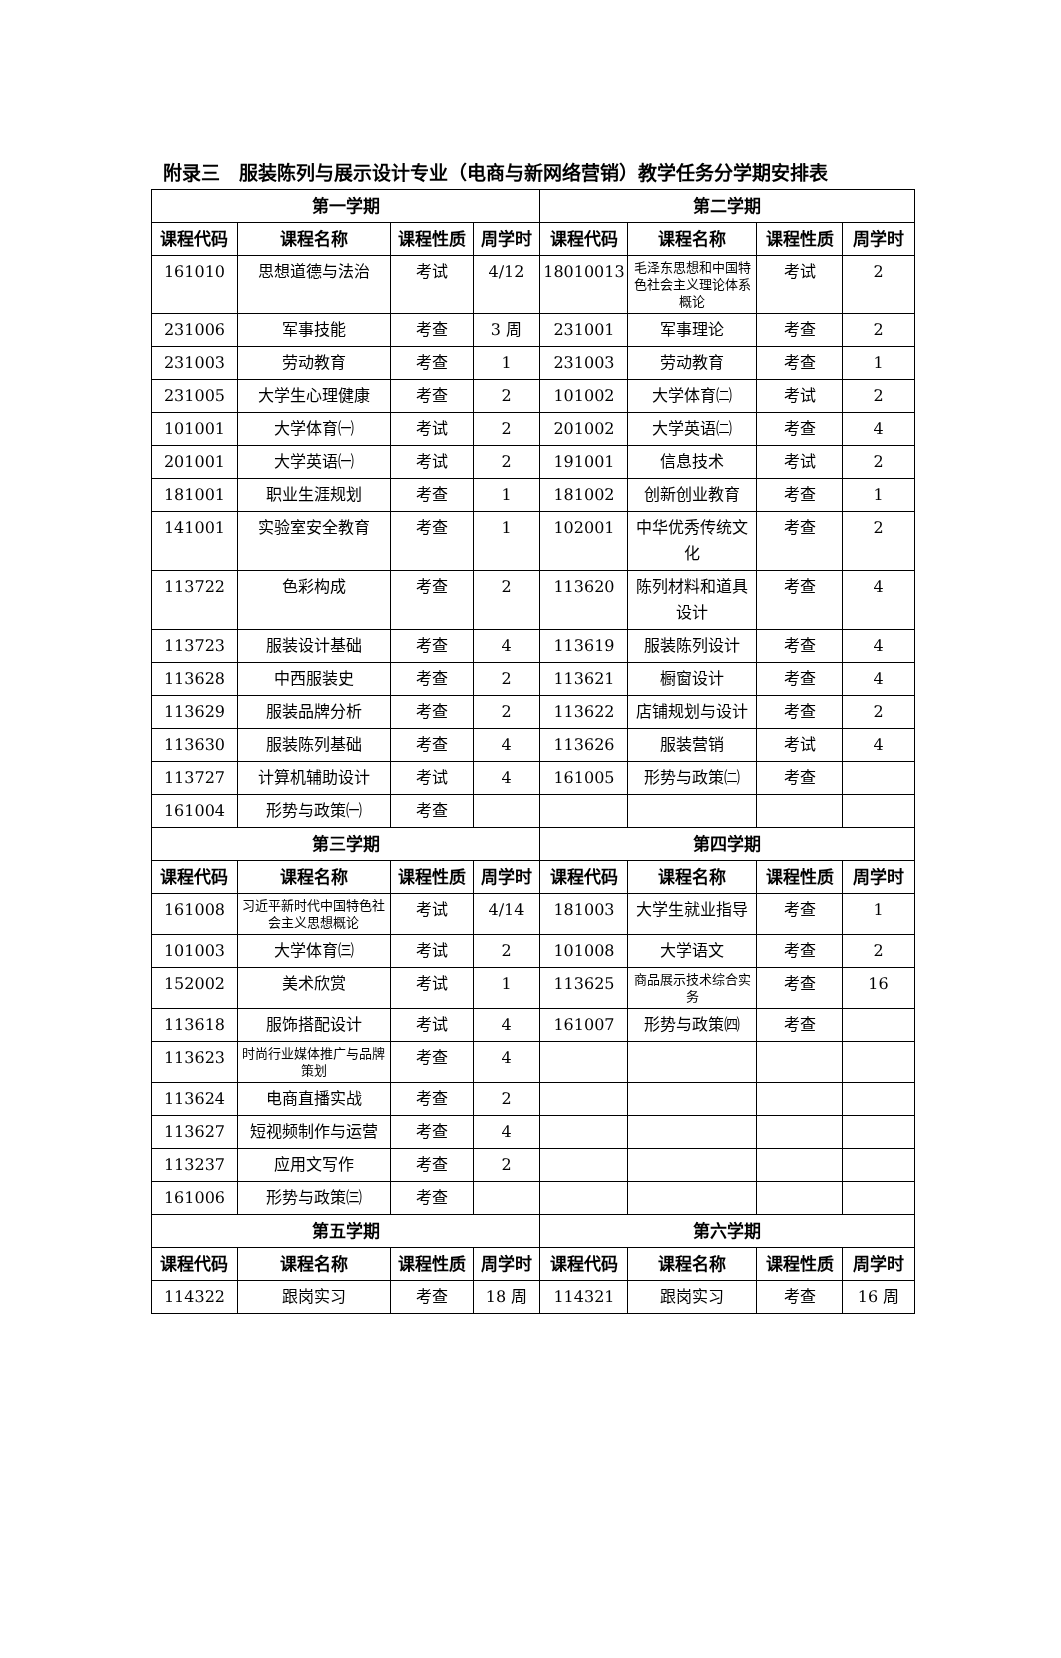附录三　服装陈列与展示设计专业（电商与新网络营销）教学任务分学期安排表
| 第一学期 | | | | 第二学期 | | | |
| --- | --- | --- | --- | --- | --- | --- | --- |
| 课程代码 | 课程名称 | 课程性质 | 周学时 | 课程代码 | 课程名称 | 课程性质 | 周学时 |
| 161010 | 思想道德与法治 | 考试 | 4/12 | 18010013 | 毛泽东思想和中国特色社会主义理论体系概论 | 考试 | 2 |
| 231006 | 军事技能 | 考查 | 3 周 | 231001 | 军事理论 | 考查 | 2 |
| 231003 | 劳动教育 | 考查 | 1 | 231003 | 劳动教育 | 考查 | 1 |
| 231005 | 大学生心理健康 | 考查 | 2 | 101002 | 大学体育㈡ | 考试 | 2 |
| 101001 | 大学体育㈠ | 考试 | 2 | 201002 | 大学英语㈡ | 考查 | 4 |
| 201001 | 大学英语㈠ | 考试 | 2 | 191001 | 信息技术 | 考试 | 2 |
| 181001 | 职业生涯规划 | 考查 | 1 | 181002 | 创新创业教育 | 考查 | 1 |
| 141001 | 实验室安全教育 | 考查 | 1 | 102001 | 中华优秀传统文化 | 考查 | 2 |
| 113722 | 色彩构成 | 考查 | 2 | 113620 | 陈列材料和道具设计 | 考查 | 4 |
| 113723 | 服装设计基础 | 考查 | 4 | 113619 | 服装陈列设计 | 考查 | 4 |
| 113628 | 中西服装史 | 考查 | 2 | 113621 | 橱窗设计 | 考查 | 4 |
| 113629 | 服装品牌分析 | 考查 | 2 | 113622 | 店铺规划与设计 | 考查 | 2 |
| 113630 | 服装陈列基础 | 考查 | 4 | 113626 | 服装营销 | 考试 | 4 |
| 113727 | 计算机辅助设计 | 考试 | 4 | 161005 | 形势与政策㈡ | 考查 | |
| 161004 | 形势与政策㈠ | 考查 | | | | | |
| 第三学期 | | | | 第四学期 | | | |
| 课程代码 | 课程名称 | 课程性质 | 周学时 | 课程代码 | 课程名称 | 课程性质 | 周学时 |
| 161008 | 习近平新时代中国特色社会主义思想概论 | 考试 | 4/14 | 181003 | 大学生就业指导 | 考查 | 1 |
| 101003 | 大学体育㈢ | 考试 | 2 | 101008 | 大学语文 | 考查 | 2 |
| 152002 | 美术欣赏 | 考试 | 1 | 113625 | 商品展示技术综合实务 | 考查 | 16 |
| 113618 | 服饰搭配设计 | 考试 | 4 | 161007 | 形势与政策㈣ | 考查 | |
| 113623 | 时尚行业媒体推广与品牌策划 | 考查 | 4 | | | | |
| 113624 | 电商直播实战 | 考查 | 2 | | | | |
| 113627 | 短视频制作与运营 | 考查 | 4 | | | | |
| 113237 | 应用文写作 | 考查 | 2 | | | | |
| 161006 | 形势与政策㈢ | 考查 | | | | | |
| 第五学期 | | | | 第六学期 | | | |
| 课程代码 | 课程名称 | 课程性质 | 周学时 | 课程代码 | 课程名称 | 课程性质 | 周学时 |
| 114322 | 跟岗实习 | 考查 | 18 周 | 114321 | 跟岗实习 | 考查 | 16 周 |